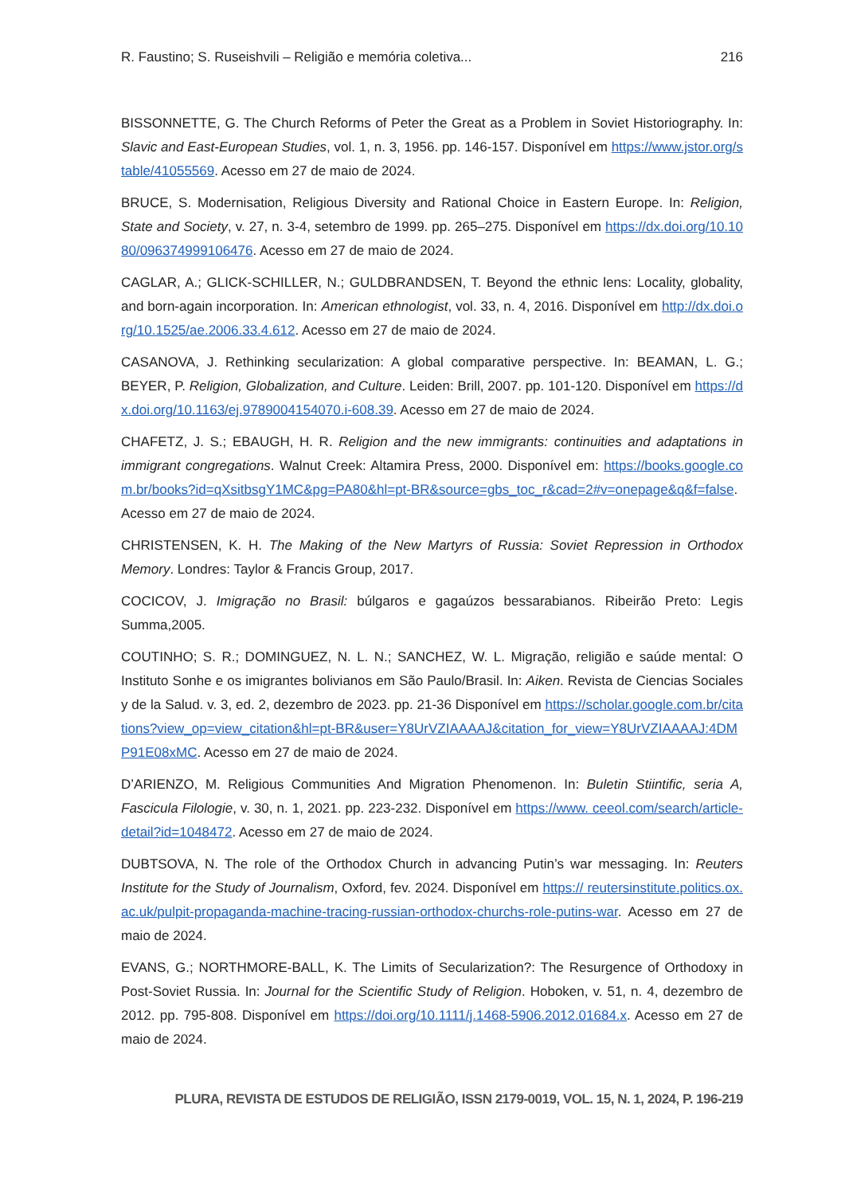R. Faustino; S. Ruseishvili – Religião e memória coletiva... 216
BISSONNETTE, G. The Church Reforms of Peter the Great as a Problem in Soviet Historiography. In: Slavic and East-European Studies, vol. 1, n. 3, 1956. pp. 146-157. Disponível em https://www.jstor.org/stable/41055569. Acesso em 27 de maio de 2024.
BRUCE, S. Modernisation, Religious Diversity and Rational Choice in Eastern Europe. In: Religion, State and Society, v. 27, n. 3-4, setembro de 1999. pp. 265–275. Disponível em https://dx.doi.org/10.1080/096374999106476. Acesso em 27 de maio de 2024.
CAGLAR, A.; GLICK-SCHILLER, N.; GULDBRANDSEN, T. Beyond the ethnic lens: Locality, globality, and born-again incorporation. In: American ethnologist, vol. 33, n. 4, 2016. Disponível em http://dx.doi.org/10.1525/ae.2006.33.4.612. Acesso em 27 de maio de 2024.
CASANOVA, J. Rethinking secularization: A global comparative perspective. In: BEAMAN, L. G.; BEYER, P. Religion, Globalization, and Culture. Leiden: Brill, 2007. pp. 101-120. Disponível em https://dx.doi.org/10.1163/ej.9789004154070.i-608.39. Acesso em 27 de maio de 2024.
CHAFETZ, J. S.; EBAUGH, H. R. Religion and the new immigrants: continuities and adaptations in immigrant congregations. Walnut Creek: Altamira Press, 2000. Disponível em: https://books.google.com.br/books?id=qXsitbsgY1MC&pg=PA80&hl=pt-BR&source=gbs_toc_r&cad=2#v=onepage&q&f=false. Acesso em 27 de maio de 2024.
CHRISTENSEN, K. H. The Making of the New Martyrs of Russia: Soviet Repression in Orthodox Memory. Londres: Taylor & Francis Group, 2017.
COCICOV, J. Imigração no Brasil: búlgaros e gagaúzos bessarabianos. Ribeirão Preto: Legis Summa,2005.
COUTINHO; S. R.; DOMINGUEZ, N. L. N.; SANCHEZ, W. L. Migração, religião e saúde mental: O Instituto Sonhe e os imigrantes bolivianos em São Paulo/Brasil. In: Aiken. Revista de Ciencias Sociales y de la Salud. v. 3, ed. 2, dezembro de 2023. pp. 21-36 Disponível em https://scholar.google.com.br/citations?view_op=view_citation&hl=pt-BR&user=Y8UrVZIAAAAJ&citation_for_view=Y8UrVZIAAAAJ:4DMP91E08xMC. Acesso em 27 de maio de 2024.
D’ARIENZO, M. Religious Communities And Migration Phenomenon. In: Buletin Stiintific, seria A, Fascicula Filologie, v. 30, n. 1, 2021. pp. 223-232. Disponível em https://www. ceeol.com/search/article-detail?id=1048472. Acesso em 27 de maio de 2024.
DUBTSOVA, N. The role of the Orthodox Church in advancing Putin’s war messaging. In: Reuters Institute for the Study of Journalism, Oxford, fev. 2024. Disponível em https:// reutersinstitute.politics.ox.ac.uk/pulpit-propaganda-machine-tracing-russian-orthodox-churchs-role-putins-war. Acesso em 27 de maio de 2024.
EVANS, G.; NORTHMORE-BALL, K. The Limits of Secularization?: The Resurgence of Orthodoxy in Post-Soviet Russia. In: Journal for the Scientific Study of Religion. Hoboken, v. 51, n. 4, dezembro de 2012. pp. 795-808. Disponível em https://doi.org/10.1111/j.1468-5906.2012.01684.x. Acesso em 27 de maio de 2024.
PLURA, REVISTA DE ESTUDOS DE RELIGIÃO, ISSN 2179-0019, VOL. 15, N. 1, 2024, P. 196-219